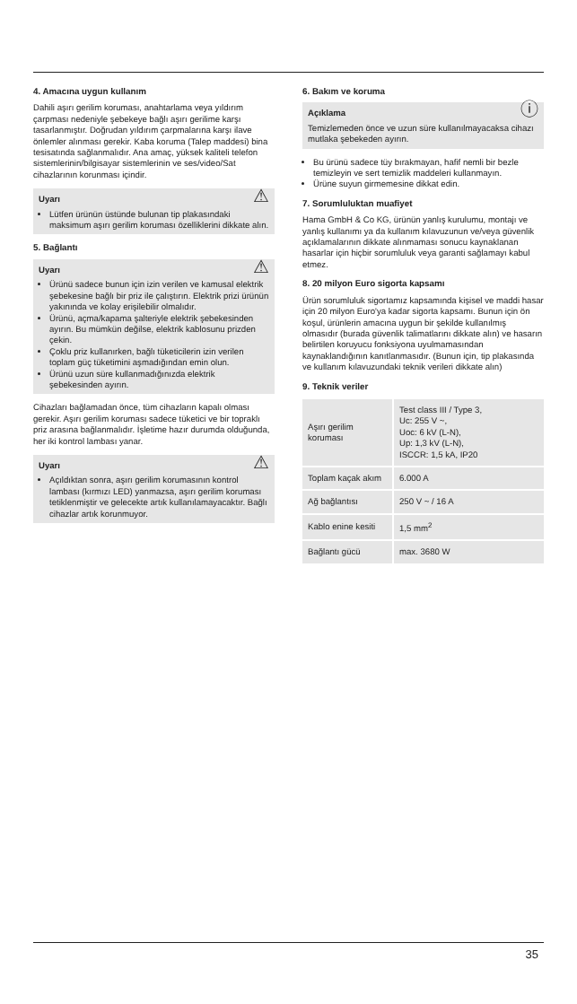4. Amacına uygun kullanım
Dahili aşırı gerilim koruması, anahtarlama veya yıldırım çarpması nedeniyle şebekeye bağlı aşırı gerilime karşı tasarlanmıştır. Doğrudan yıldırım çarpmalarına karşı ilave önlemler alınması gerekir. Kaba koruma (Talep maddesi) bina tesisatında sağlanmalıdır. Ana amaç, yüksek kaliteli telefon sistemlerinin/bilgisayar sistemlerinin ve ses/video/Sat cihazlarının korunması içindir.
⚠
Uyarı
Lütfen ürünün üstünde bulunan tip plakasındaki maksimum aşırı gerilim koruması özelliklerini dikkate alın.
5. Bağlantı
⚠
Uyarı
Ürünü sadece bunun için izin verilen ve kamusal elektrik şebekesine bağlı bir priz ile çalıştırın. Elektrik prizi ürünün yakınında ve kolay erişilebilir olmalıdır.
Ürünü, açma/kapama şalteriyle elektrik şebekesinden ayırın. Bu mümkün değilse, elektrik kablosunu prizden çekin.
Çoklu priz kullanırken, bağlı tüketicilerin izin verilen toplam güç tüketimini aşmadığından emin olun.
Ürünü uzun süre kullanmadığınızda elektrik şebekesinden ayırın.
Cihazları bağlamadan önce, tüm cihazların kapalı olması gerekir. Aşırı gerilim koruması sadece tüketici ve bir topraklı priz arasına bağlanmalıdır. İşletime hazır durumda olduğunda, her iki kontrol lambası yanar.
⚠
Uyarı
Açıldıktan sonra, aşırı gerilim korumasının kontrol lambası (kırmızı LED) yanmazsa, aşırı gerilim koruması tetiklenmiştir ve gelecekte artık kullanılamayacaktır. Bağlı cihazlar artık korunmuyor.
6. Bakım ve koruma
ⓘ
Açıklama
Temizlemeden önce ve uzun süre kullanılmayacaksa cihazı mutlaka şebekeden ayırın.
Bu ürünü sadece tüy bırakmayan, hafif nemli bir bezle temizleyin ve sert temizlik maddeleri kullanmayın.
Ürüne suyun girmemesine dikkat edin.
7. Sorumluluktan muafiyet
Hama GmbH & Co KG, ürünün yanlış kurulumu, montajı ve yanlış kullanımı ya da kullanım kılavuzunun ve/veya güvenlik açıklamalarının dikkate alınmaması sonucu kaynaklanan hasarlar için hiçbir sorumluluk veya garanti sağlamayı kabul etmez.
8. 20 milyon Euro sigorta kapsamı
Ürün sorumluluk sigortamız kapsamında kişisel ve maddi hasar için 20 milyon Euro'ya kadar sigorta kapsamı. Bunun için ön koşul, ürünlerin amacına uygun bir şekilde kullanılmış olmasıdır (burada güvenlik talimatlarını dikkate alın) ve hasarın belirtilen koruyucu fonksiyona uyulmamasından kaynaklandığının kanıtlanmasıdır. (Bunun için, tip plakasında ve kullanım kılavuzundaki teknik verileri dikkate alın)
9. Teknik veriler
| Aşırı gerilim koruması | Test class III / Type 3, Uc: 255 V ~, Uoc: 6 kV (L-N), Up: 1,3 kV (L-N), ISCCR: 1,5 kA, IP20 |
| Toplam kaçak akım | 6.000 A |
| Ağ bağlantısı | 250 V ~ / 16 A |
| Kablo enine kesiti | 1,5 mm<sup>2</sup> |
| Bağlantı gücü | max. 3680 W |
35